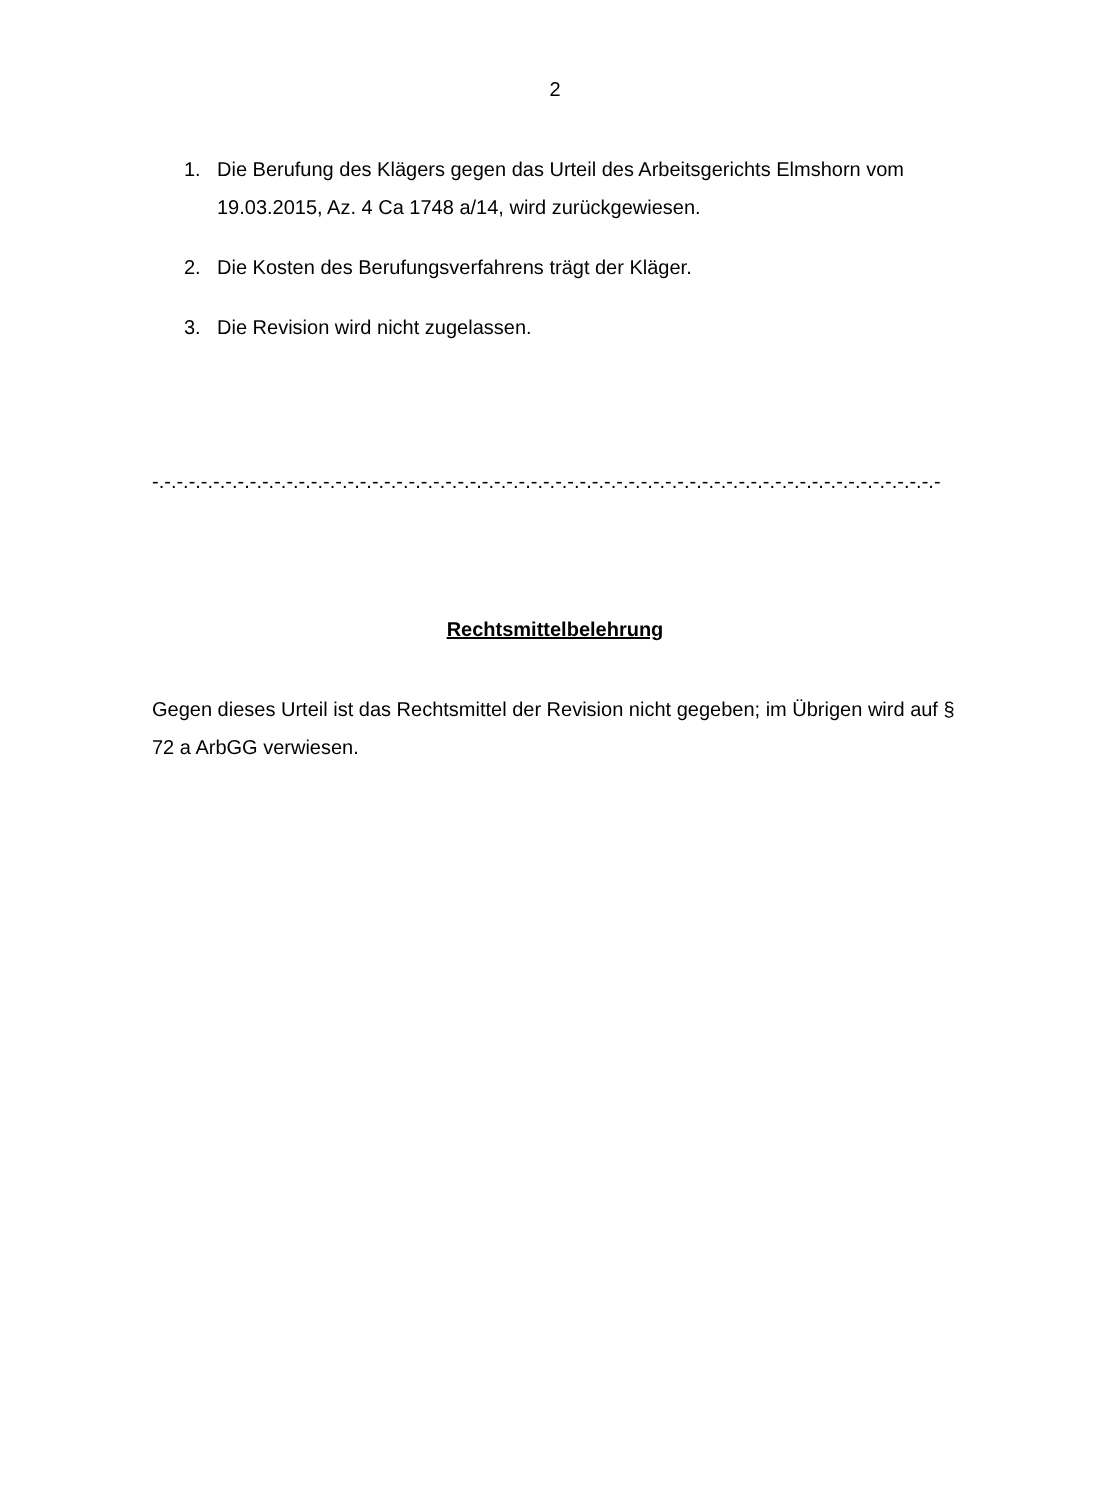2
1. Die Berufung des Klägers gegen das Urteil des Arbeitsgerichts Elmshorn vom 19.03.2015, Az. 4 Ca 1748 a/14, wird zurückgewiesen.
2. Die Kosten des Berufungsverfahrens trägt der Kläger.
3. Die Revision wird nicht zugelassen.
-.-.-.-.-.-.-.-.-.-.-.-.-.-.-.-.-.-.-.-.-.-.-.-.-.-.-.-.-.-.-.-.-.-.-.-.-.-.-.-.-.-.-.-.-.-.-.-.-.-.-.-.-.-.-.-.-.-.-.-.-.-.-.-.-
Rechtsmittelbelehrung
Gegen dieses Urteil ist das Rechtsmittel der Revision nicht gegeben; im Übrigen wird auf § 72 a ArbGG verwiesen.